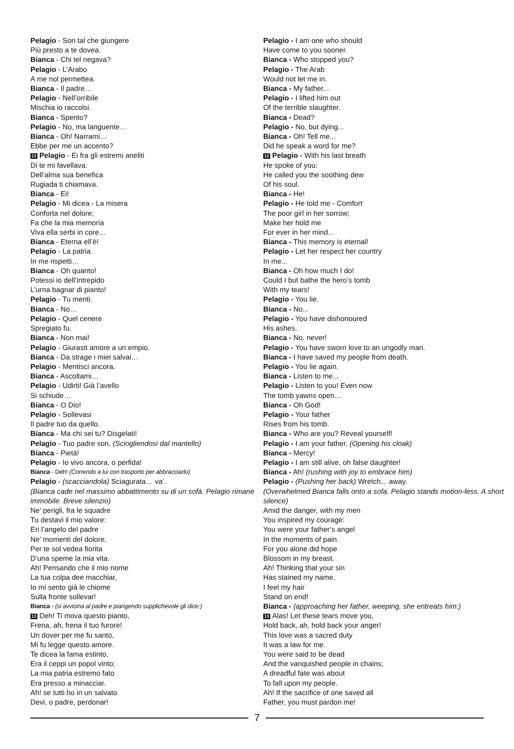Pelagio - Son tal che giungere
Più presto a te dovea.
Bianca - Chi tel negava?
Pelagio - L’Arabo
A me nol permettea.
Bianca - Il padre…
Pelagio - Nell’orribile
Mischia io raccolsi.
Bianca - Spento?
Pelagio - No, ma languente…
Bianca - Oh! Narrami…
Ebbe per me un accento?
12 Pelagio - Ei fra gli estremi aneliti
Di te mi favellava:
Dell’alma sua benefica
Rugiada ti chiamava.
Bianca - Ei!
Pelagio - Mi dicea - La misera
Conforta nel dolore;
Fa che la mia memoria
Viva ella serbi in core…
Bianca - Eterna ell’è!
Pelagio - La patria
In me rispetti…
Bianca - Oh quanto!
Potessi io dell’intrepido
L’urna bagnar di pianto!
Pelagio - Tu menti.
Bianca - No…
Pelagio - Quel cenere
Spregiato fu.
Bianca - Non mai!
Pelagio - Giurasti amore a un empio.
Bianca - Da strage i miei salvai…
Pelagio - Mentisci ancora.
Bianca - Ascoltami…
Pelagio - Udirti! Già l’avello
Si schiude…
Bianca - O Dio!
Pelagio - Sollevasi
Il padre tuo da quello.
Bianca - Ma chi sei tu? Disgelati!
Pelagio - Tuo padre son. (Sciogliendosi dal mantello)
Bianca - Pietà!
Pelagio - Io vivo ancora, o perfida!
Bianca - Deh! (Correndo a lui con trasporto per abbracciarlo)
Pelagio - (scacciandola) Sciagurata… va’.
(Bianca cade nel massimo abbattimento su di un sofà. Pelagio rimane immobile. Breve silenzio)
Ne’ perigli, fra le squadre
Tu destavi il mio valore:
Eri l’angelo del padre
Ne’ momenti del dolore.
Per te sol vedea fiorita
D’una speme la mia vita.
Ah! Pensando che il mio nome
La tua colpa dee macchiar,
Io mi sento già le chiome
Sulla fronte sollevar!
Bianca - (si avvicina al padre e piangendo supplichevole gli dice:)
13 Deh! Ti mova questo pianto,
Frena, ah, frena il tuo furore!
Un dover per me fu santo,
Mi fu legge questo amore.
Te dicea la fama estinto,
Era il ceppi un popol vinto;
La mia patria estremo fato
Era presso a minacciar.
Ah! se tutti ho in un salvato
Devi, o padre, perdonar!
Pelagio - I am one who should
Have come to you sooner.
Bianca - Who stopped you?
Pelagio - The Arab
Would not let me in.
Bianca - My father...
Pelagio - I lifted him out
Of the terrible slaughter.
Bianca - Dead?
Pelagio - No, but dying...
Bianca - Oh! Tell me...
Did he speak a word for me?
12 Pelagio - With his last breath
He spoke of you:
He called you the soothing dew
Of his soul.
Bianca - He!
Pelagio - He told me - Comfort
The poor girl in her sorrow;
Make her hold me
For ever in her mind...
Bianca - This memory is eternal!
Pelagio - Let her respect her country
In me...
Bianca - Oh how much I do!
Could I but bathe the hero’s tomb
With my tears!
Pelagio - You lie.
Bianca - No...
Pelagio - You have dishonoured
His ashes.
Bianca - No, never!
Pelagio - You have sworn love to an ungodly man.
Bianca - I have saved my people from death.
Pelagio - You lie again.
Bianca - Listen to me...
Pelagio - Listen to you! Even now
The tomb yawns open...
Bianca - Oh God!
Pelagio - Your father
Rises from his tomb.
Bianca - Who are you? Reveal yourself!
Pelagio - I am your father. (Opening his cloak)
Bianca - Mercy!
Pelagio - I am still alive, oh false daughter!
Bianca - Ah! (rushing with joy to embrace him)
Pelagio - (Pushing her back) Wretch... away.
(Overwhelmed Bianca falls onto a sofa. Pelagio stands motion-less. A short silence)
Amid the danger, with my men
You inspired my courage:
You were your father’s angel
In the moments of pain.
For you alone did hope
Blossom in my breast.
Ah! Thinking that your sin
Has stained my name,
I feel my hair
Stand on end!
Bianca - (approaching her father, weeping, she entreats him:)
13 Alas! Let these tears move you,
Hold back, ah, hold back your anger!
This love was a sacred duty
It was a law for me.
You were said to be dead
And the vanquished people in chains;
A dreadful fate was about
To fall upon my people.
Ah! If the sacrifice of one saved all
Father, you must pardon me!
7